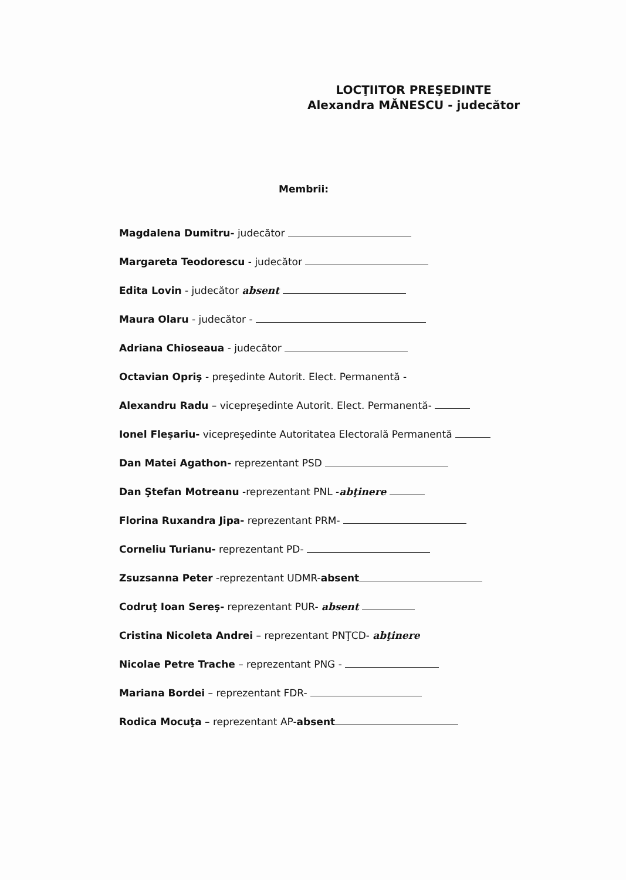LOCŢIITOR PREŞEDINTE
Alexandra MĂNESCU - judecător
Membrii:
Magdalena Dumitru- judecător
Margareta Teodorescu - judecător
Edita Lovin - judecător absent
Maura Olaru - judecător -
Adriana Chioseaua - judecător
Octavian Opriş - preşedinte Autorit. Elect. Permanentă -
Alexandru Radu – vicepreşedinte Autorit. Elect. Permanentă-
Ionel Fleşariu- vicepreşedinte Autoritatea Electorală Permanentă
Dan Matei Agathon- reprezentant PSD
Dan Ştefan Motreanu -reprezentant PNL -abţinere
Florina Ruxandra Jipa- reprezentant PRM-
Corneliu Turianu- reprezentant PD-
Zsuzsanna Peter -reprezentant UDMR-absent
Codruţ Ioan Sereş- reprezentant PUR- absent
Cristina Nicoleta Andrei – reprezentant PNŢCD- abţinere
Nicolae Petre Trache – reprezentant PNG -
Mariana Bordei – reprezentant FDR-
Rodica Mocuţa – reprezentant AP-absent